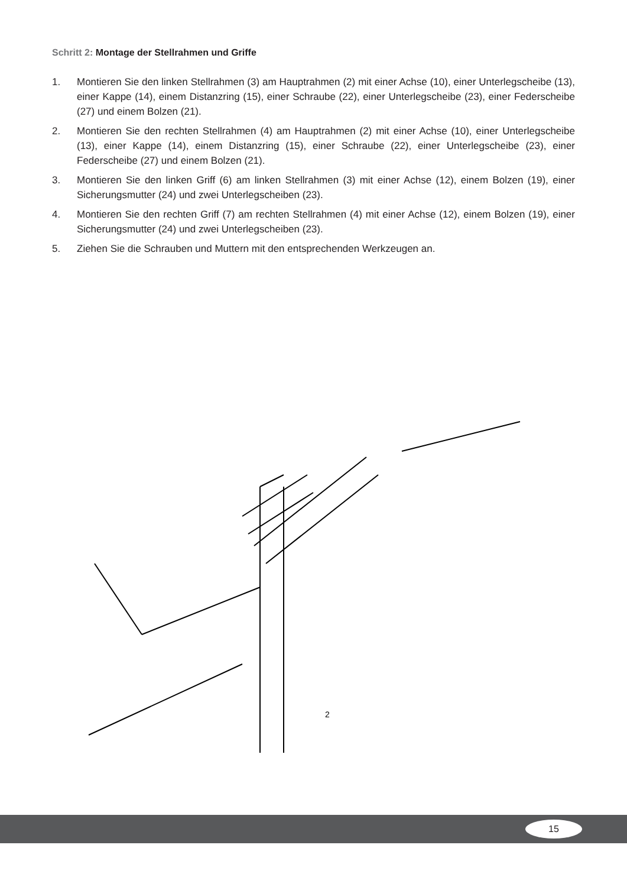Schritt 2: Montage der Stellrahmen und Griffe
1. Montieren Sie den linken Stellrahmen (3) am Hauptrahmen (2) mit einer Achse (10), einer Unterlegscheibe (13), einer Kappe (14), einem Distanzring (15), einer Schraube (22), einer Unterlegscheibe (23), einer Federscheibe (27) und einem Bolzen (21).
2. Montieren Sie den rechten Stellrahmen (4) am Hauptrahmen (2) mit einer Achse (10), einer Unterlegscheibe (13), einer Kappe (14), einem Distanzring (15), einer Schraube (22), einer Unterlegscheibe (23), einer Federscheibe (27) und einem Bolzen (21).
3. Montieren Sie den linken Griff (6) am linken Stellrahmen (3) mit einer Achse (12), einem Bolzen (19), einer Sicherungsmutter (24) und zwei Unterlegscheiben (23).
4. Montieren Sie den rechten Griff (7) am rechten Stellrahmen (4) mit einer Achse (12), einem Bolzen (19), einer Sicherungsmutter (24) und zwei Unterlegscheiben (23).
5. Ziehen Sie die Schrauben und Muttern mit den entsprechenden Werkzeugen an.
2
15